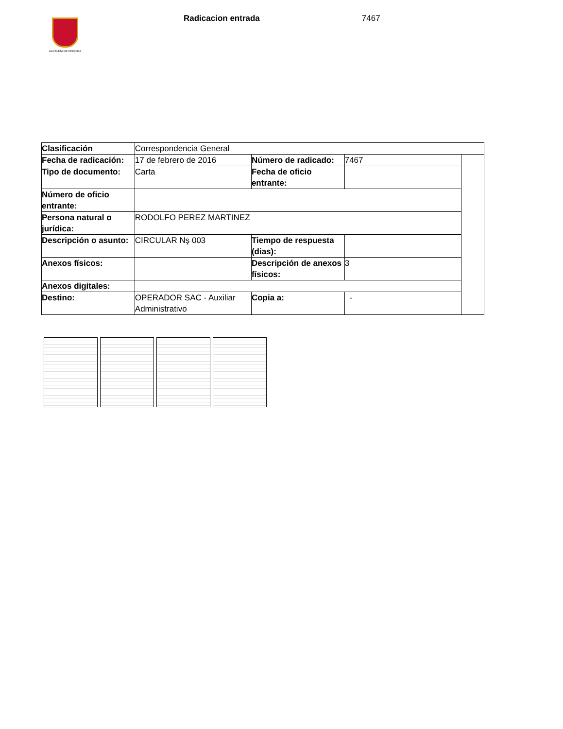ALCALDÍA DE PEREIRA
Radicacion entrada 7467
| Clasificación | Correspondencia General | | | |
| Fecha de radicación: | 17 de febrero de 2016 | Número de radicado: | 7467 | |
| Tipo de documento: | Carta | Fecha de oficio entrante: | | |
| Número de oficio entrante: | | | | |
| Persona natural o jurídica: | RODOLFO PEREZ MARTINEZ | | | |
| Descripción o asunto: | CIRCULAR Nş 003 | Tiempo de respuesta (dias): | | |
| Anexos físicos: | | Descripción de anexos físicos: | 3 | |
| Anexos digitales: | | | | |
| Destino: | OPERADOR SAC - Auxiliar Administrativo | Copia a: | - | |